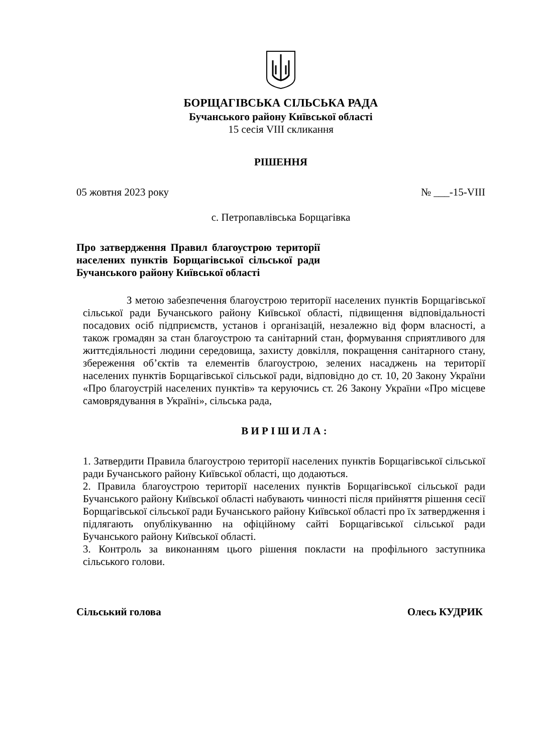БОРЩАГІВСЬКА СІЛЬСЬКА РАДА
Бучанського району Київської області
15 сесія VIII скликання
РІШЕННЯ
05 жовтня 2023 року № ___-15-VIII
с. Петропавлівська Борщагівка
Про затвердження Правил благоустрою території населених пунктів Борщагівської сільської ради Бучанського району Київської області
З метою забезпечення благоустрою території населених пунктів Борщагівської сільської ради Бучанського району Київської області, підвищення відповідальності посадових осіб підприємств, установ і організацій, незалежно від форм власності, а також громадян за стан благоустрою та санітарний стан, формування сприятливого для життєдіяльності людини середовища, захисту довкілля, покращення санітарного стану, збереження об’єктів та елементів благоустрою, зелених насаджень на території населених пунктів Борщагівської сільської ради, відповідно до ст. 10, 20 Закону України «Про благоустрій населених пунктів» та керуючись ст. 26 Закону України «Про місцеве самоврядування в Україні», сільська рада,
В И Р І Ш И Л А :
1. Затвердити Правила благоустрою території населених пунктів Борщагівської сільської ради Бучанського району Київської області, що додаються.
2. Правила благоустрою території населених пунктів Борщагівської сільської ради Бучанського району Київської області набувають чинності після прийняття рішення сесії Борщагівської сільської ради Бучанського району Київської області про їх затвердження і підлягають опублікуванню на офіційному сайті Борщагівської сільської ради Бучанського району Київської області.
3. Контроль за виконанням цього рішення покласти на профільного заступника сільського голови.
Сільський голова Олесь КУДРИК